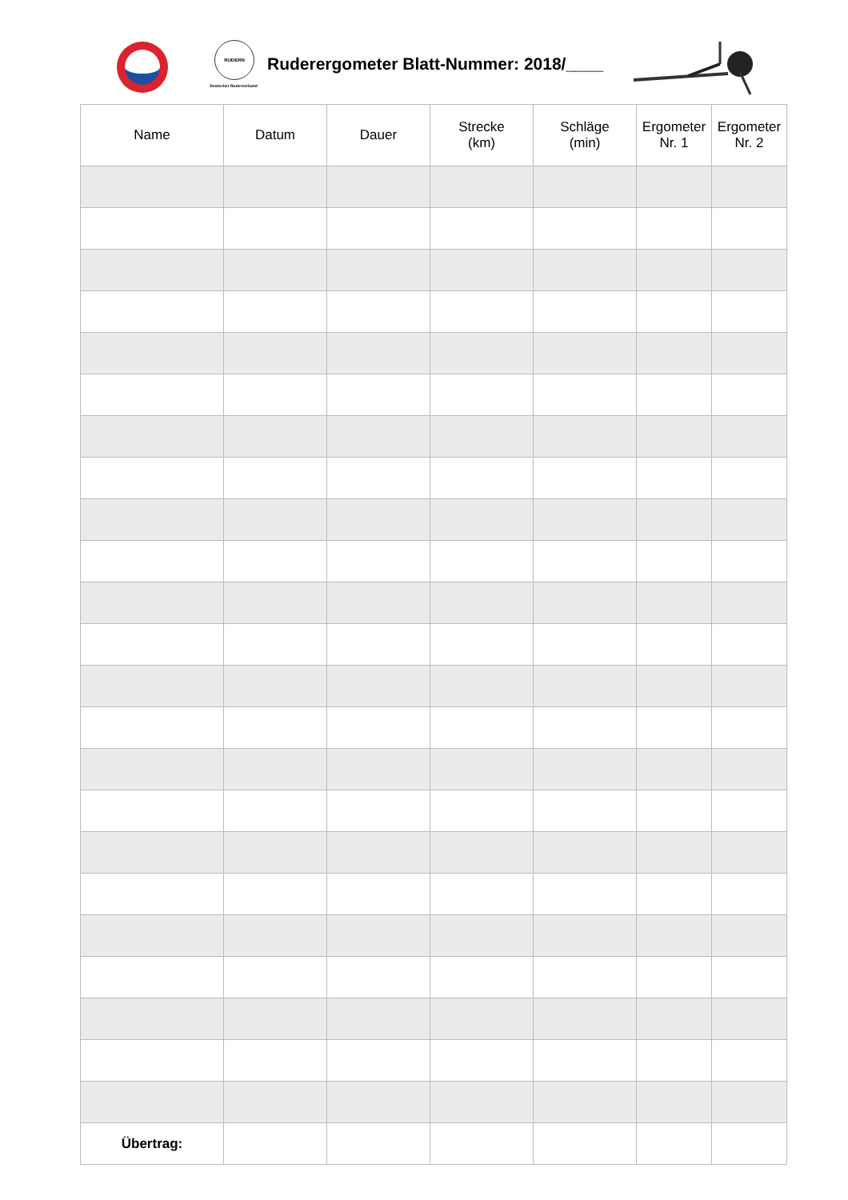RUDERN
Deutscher Ruderverband
Ruderergometer Blatt-Nummer: 2018/____
| Name | Datum | Dauer | Strecke (km) | Schläge (min) | Ergometer Nr. 1 | Ergometer Nr. 2 |
| --- | --- | --- | --- | --- | --- | --- |
| Übertrag: | | | | | | |